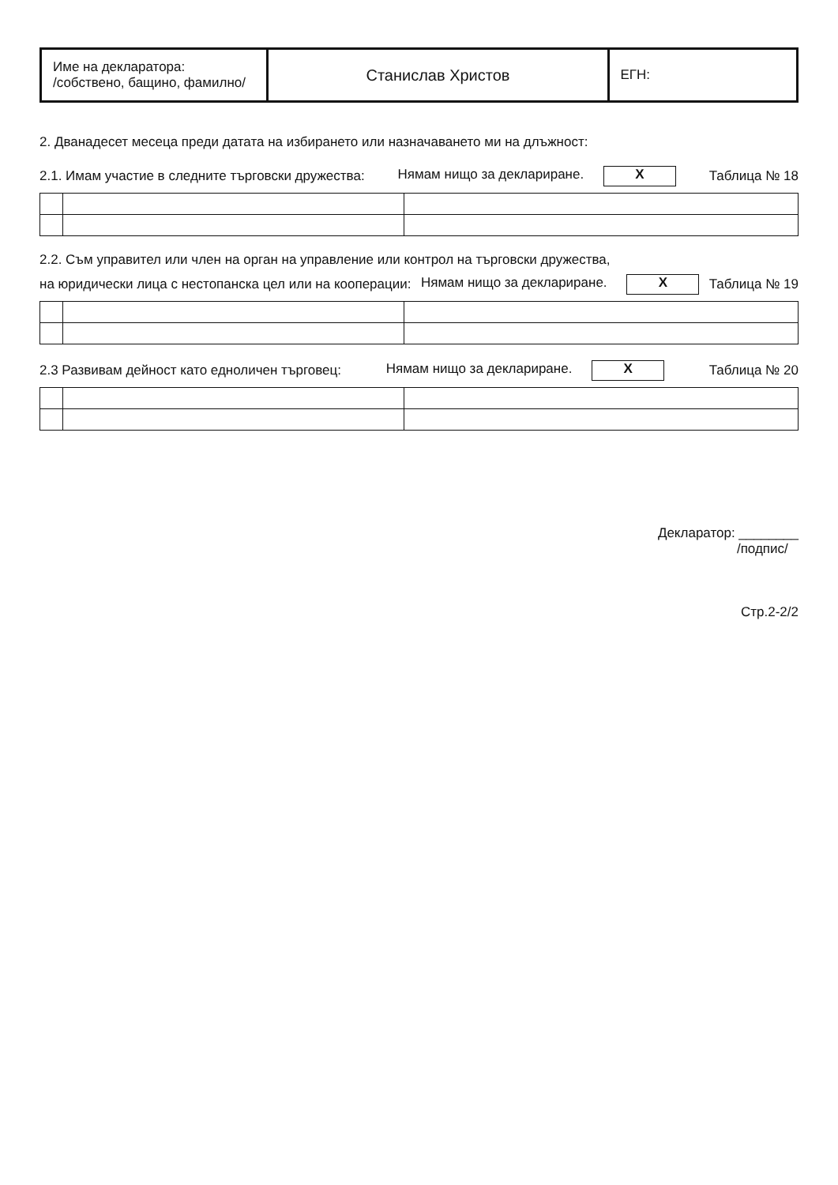| Име на декларатора: /собствено, бащино, фамилно/ | Станислав Христов | ЕГН: |
2. Дванадесет месеца преди датата на избирането или назначаването ми на длъжност:
2.1. Имам участие в следните търговски дружества: Нямам нищо за деклариране. X Таблица № 18
2.2. Съм управител или член на орган на управление или контрол на търговски дружества,
на юридически лица с нестопанска цел или на кооперации: Нямам нищо за деклариране. X Таблица № 19
2.3 Развивам дейност като едноличен търговец: Нямам нищо за деклариране. X Таблица № 20
Декларатор: ________
/подпис/
Стр.2-2/2